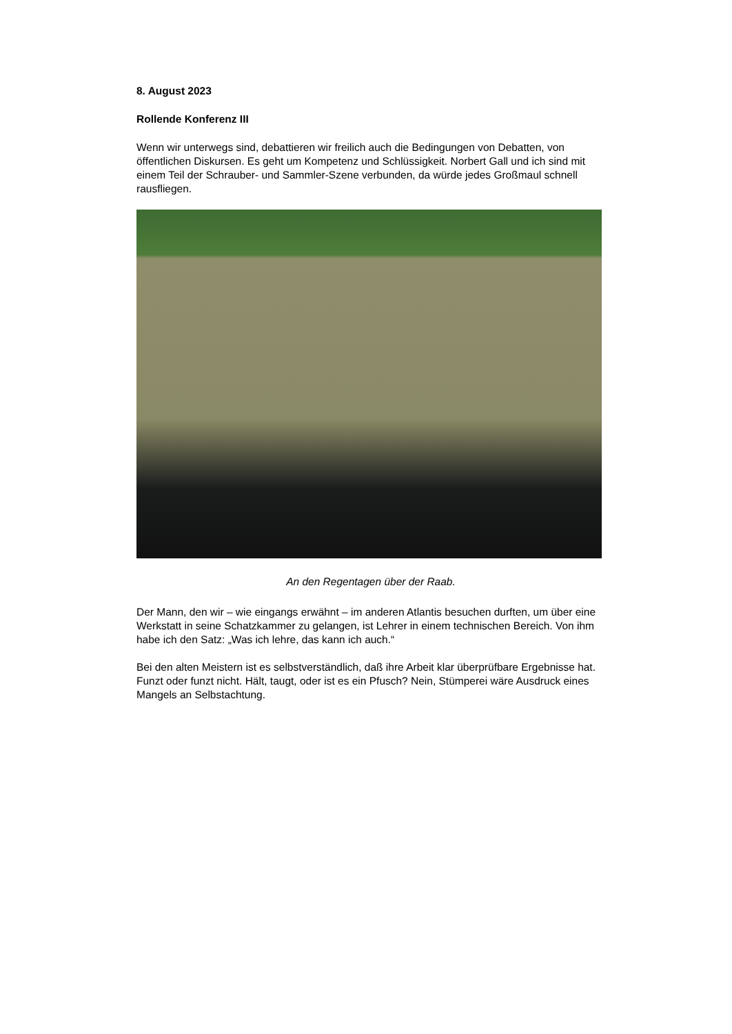8. August 2023
Rollende Konferenz III
Wenn wir unterwegs sind, debattieren wir freilich auch die Bedingungen von Debatten, von öffentlichen Diskursen. Es geht um Kompetenz und Schlüssigkeit. Norbert Gall und ich sind mit einem Teil der Schrauber- und Sammler-Szene verbunden, da würde jedes Großmaul schnell rausfliegen.
An den Regentagen über der Raab.
Der Mann, den wir – wie eingangs erwähnt – im anderen Atlantis besuchen durften, um über eine Werkstatt in seine Schatzkammer zu gelangen, ist Lehrer in einem technischen Bereich. Von ihm habe ich den Satz: „Was ich lehre, das kann ich auch.“
Bei den alten Meistern ist es selbstverständlich, daß ihre Arbeit klar überprüfbare Ergebnisse hat. Funzt oder funzt nicht. Hält, taugt, oder ist es ein Pfusch? Nein, Stümperei wäre Ausdruck eines Mangels an Selbstachtung.